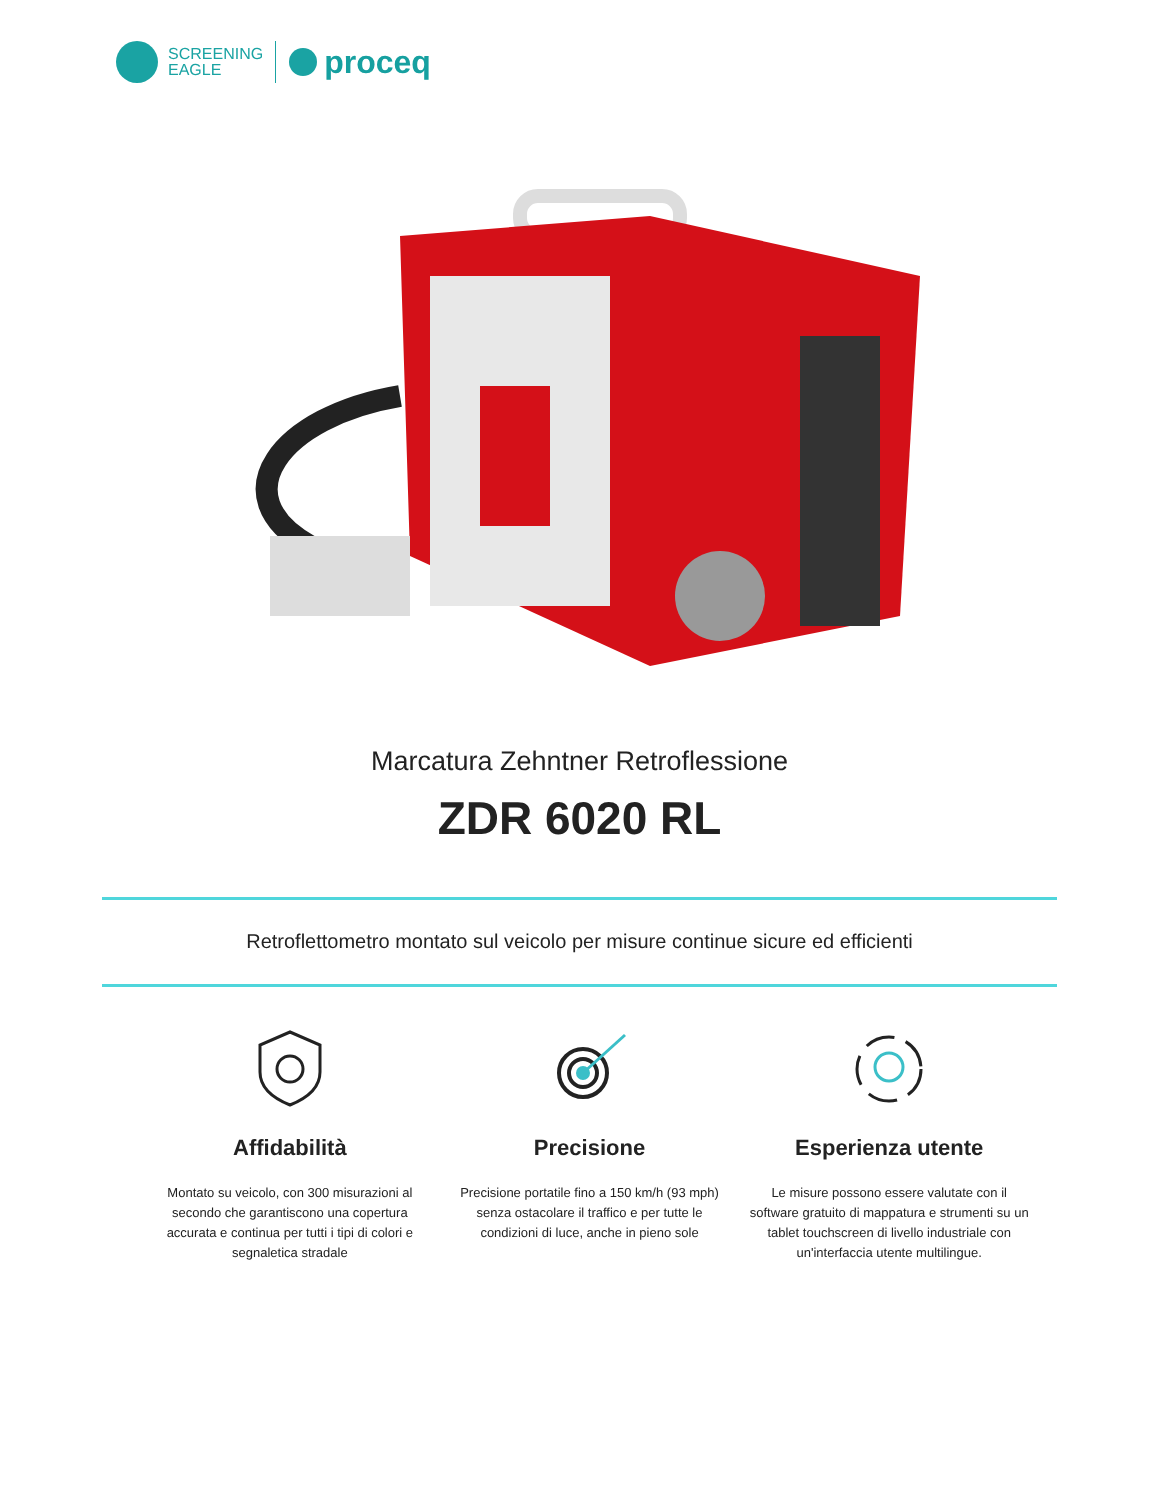SCREENING
EAGLE
proceq
Marcatura Zehntner Retroflessione
ZDR 6020 RL
Retroflettometro montato sul veicolo per misure continue sicure ed efficienti
Affidabilità
Montato su veicolo, con 300 misurazioni al secondo che garantiscono una copertura accurata e continua per tutti i tipi di colori e segnaletica stradale
Precisione
Precisione portatile fino a 150 km/h (93 mph) senza ostacolare il traffico e per tutte le condizioni di luce, anche in pieno sole
Esperienza utente
Le misure possono essere valutate con il software gratuito di mappatura e strumenti su un tablet touchscreen di livello industriale con un'interfaccia utente multilingue.